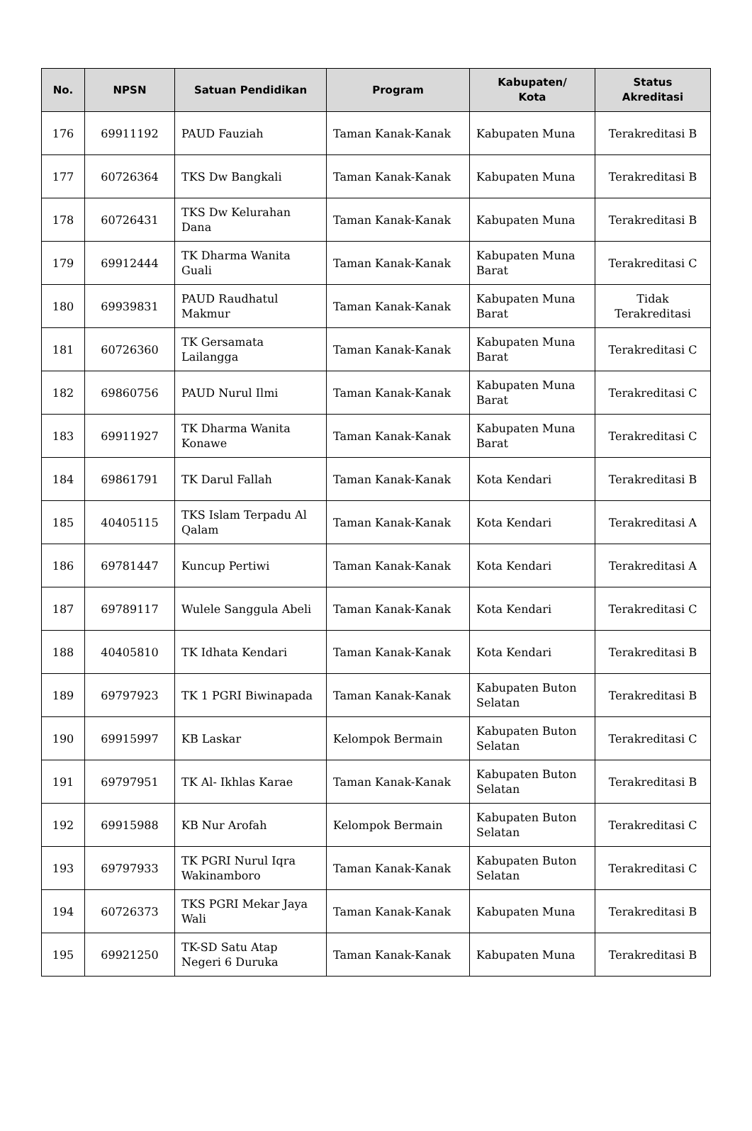| No. | NPSN | Satuan Pendidikan | Program | Kabupaten/ Kota | Status Akreditasi |
| --- | --- | --- | --- | --- | --- |
| 176 | 69911192 | PAUD Fauziah | Taman Kanak-Kanak | Kabupaten Muna | Terakreditasi B |
| 177 | 60726364 | TKS Dw Bangkali | Taman Kanak-Kanak | Kabupaten Muna | Terakreditasi B |
| 178 | 60726431 | TKS Dw Kelurahan Dana | Taman Kanak-Kanak | Kabupaten Muna | Terakreditasi B |
| 179 | 69912444 | TK Dharma Wanita Guali | Taman Kanak-Kanak | Kabupaten Muna Barat | Terakreditasi C |
| 180 | 69939831 | PAUD Raudhatul Makmur | Taman Kanak-Kanak | Kabupaten Muna Barat | Tidak Terakreditasi |
| 181 | 60726360 | TK Gersamata Lailangga | Taman Kanak-Kanak | Kabupaten Muna Barat | Terakreditasi C |
| 182 | 69860756 | PAUD Nurul Ilmi | Taman Kanak-Kanak | Kabupaten Muna Barat | Terakreditasi C |
| 183 | 69911927 | TK Dharma Wanita Konawe | Taman Kanak-Kanak | Kabupaten Muna Barat | Terakreditasi C |
| 184 | 69861791 | TK Darul Fallah | Taman Kanak-Kanak | Kota Kendari | Terakreditasi B |
| 185 | 40405115 | TKS Islam Terpadu Al Qalam | Taman Kanak-Kanak | Kota Kendari | Terakreditasi A |
| 186 | 69781447 | Kuncup Pertiwi | Taman Kanak-Kanak | Kota Kendari | Terakreditasi A |
| 187 | 69789117 | Wulele Sanggula Abeli | Taman Kanak-Kanak | Kota Kendari | Terakreditasi C |
| 188 | 40405810 | TK Idhata Kendari | Taman Kanak-Kanak | Kota Kendari | Terakreditasi B |
| 189 | 69797923 | TK 1 PGRI Biwinapada | Taman Kanak-Kanak | Kabupaten Buton Selatan | Terakreditasi B |
| 190 | 69915997 | KB Laskar | Kelompok Bermain | Kabupaten Buton Selatan | Terakreditasi C |
| 191 | 69797951 | TK Al- Ikhlas Karae | Taman Kanak-Kanak | Kabupaten Buton Selatan | Terakreditasi B |
| 192 | 69915988 | KB Nur Arofah | Kelompok Bermain | Kabupaten Buton Selatan | Terakreditasi C |
| 193 | 69797933 | TK PGRI Nurul Iqra Wakinamboro | Taman Kanak-Kanak | Kabupaten Buton Selatan | Terakreditasi C |
| 194 | 60726373 | TKS PGRI Mekar Jaya Wali | Taman Kanak-Kanak | Kabupaten Muna | Terakreditasi B |
| 195 | 69921250 | TK-SD Satu Atap Negeri 6 Duruka | Taman Kanak-Kanak | Kabupaten Muna | Terakreditasi B |